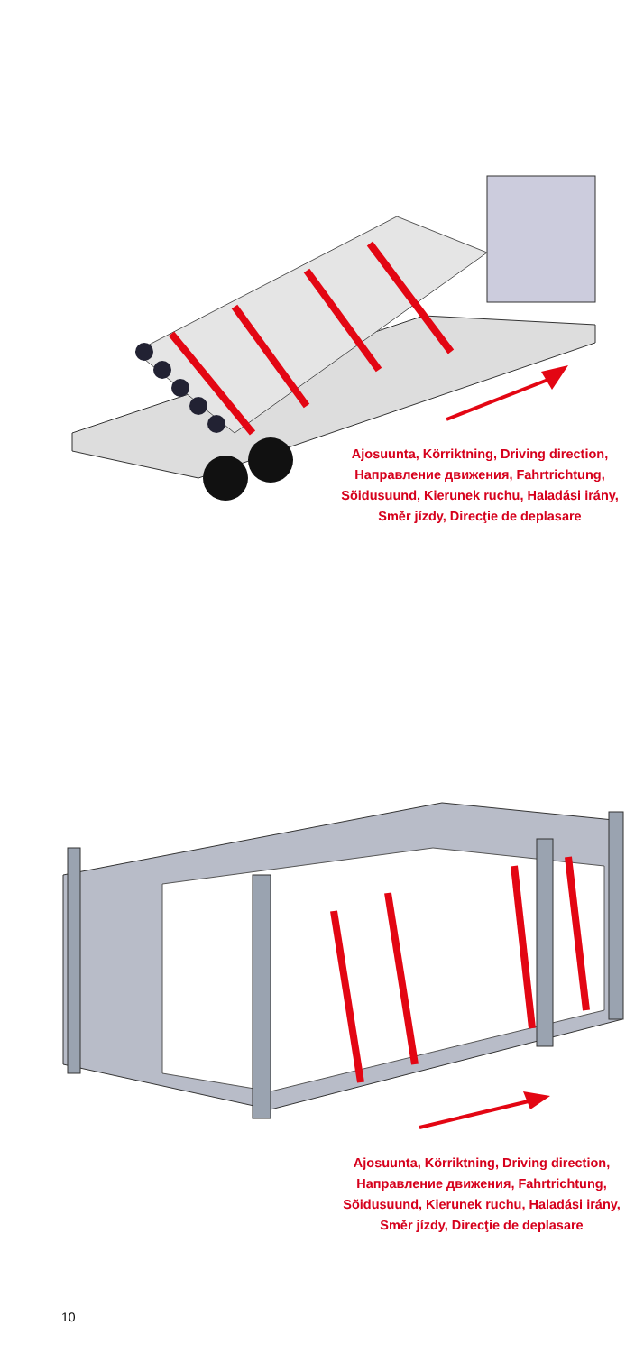Ajosuunta, Körriktning, Driving direction, Направление движения, Fahrtrichtung, Sõidusuund, Kierunek ruchu, Haladási irány, Směr jízdy, Direcţie de deplasare
Ajosuunta, Körriktning, Driving direction, Направление движения, Fahrtrichtung, Sõidusuund, Kierunek ruchu, Haladási irány, Směr jízdy, Direcţie de deplasare
10